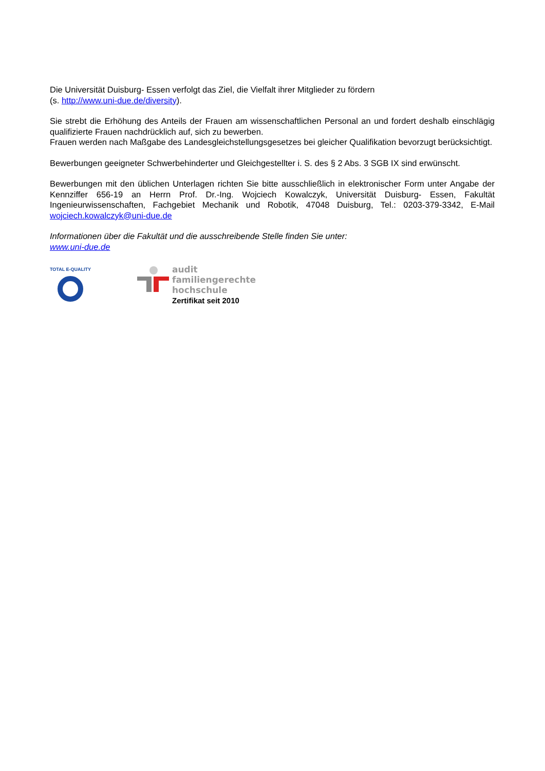Die Universität Duisburg- Essen verfolgt das Ziel, die Vielfalt ihrer Mitglieder zu fördern
(s. http://www.uni-due.de/diversity).
Sie strebt die Erhöhung des Anteils der Frauen am wissenschaftlichen Personal an und fordert deshalb einschlägig qualifizierte Frauen nachdrücklich auf, sich zu bewerben.
Frauen werden nach Maßgabe des Landesgleichstellungsgesetzes bei gleicher Qualifikation bevorzugt berücksichtigt.
Bewerbungen geeigneter Schwerbehinderter und Gleichgestellter i. S. des § 2 Abs. 3 SGB IX sind erwünscht.
Bewerbungen mit den üblichen Unterlagen richten Sie bitte ausschließlich in elektronischer Form unter Angabe der Kennziffer 656-19 an Herrn Prof. Dr.-Ing. Wojciech Kowalczyk, Universität Duisburg- Essen, Fakultät Ingenieurwissenschaften, Fachgebiet Mechanik und Robotik, 47048 Duisburg, Tel.: 0203-379-3342, E-Mail wojciech.kowalczyk@uni-due.de
Informationen über die Fakultät und die ausschreibende Stelle finden Sie unter:
www.uni-due.de
TOTAL E-QUALITY
audit
familiengerechte
hochschule
Zertifikat seit 2010